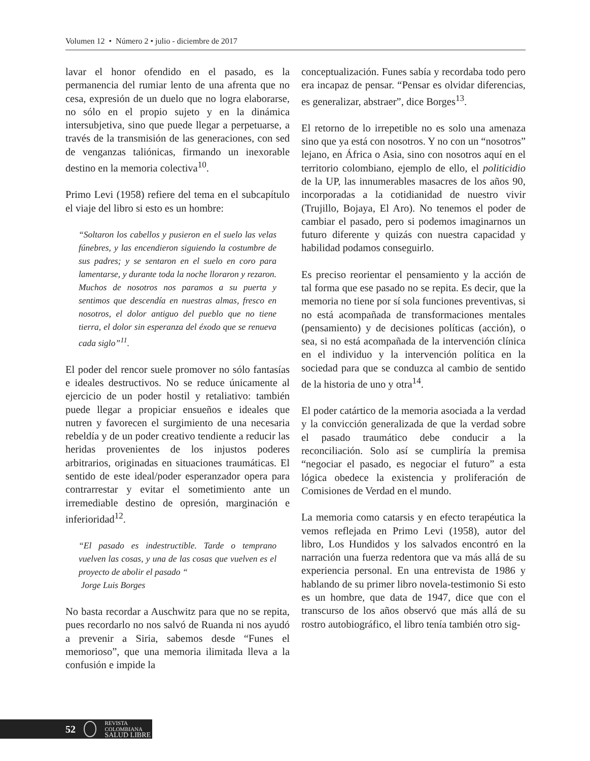Volumen 12 • Número 2 • julio - diciembre de 2017
lavar el honor ofendido en el pasado, es la permanencia del rumiar lento de una afrenta que no cesa, expresión de un duelo que no logra elaborarse, no sólo en el propio sujeto y en la dinámica intersubjetiva, sino que puede llegar a perpetuarse, a través de la transmisión de las generaciones, con sed de venganzas taliónicas, firmando un inexorable destino en la memoria colectiva<sup>10</sup>.
Primo Levi (1958) refiere del tema en el subcapítulo el viaje del libro si esto es un hombre:
“Soltaron los cabellos y pusieron en el suelo las velas fúnebres, y las encendieron siguiendo la costumbre de sus padres; y se sentaron en el suelo en coro para lamentarse, y durante toda la noche lloraron y rezaron. Muchos de nosotros nos paramos a su puerta y sentimos que descendía en nuestras almas, fresco en nosotros, el dolor antiguo del pueblo que no tiene tierra, el dolor sin esperanza del éxodo que se renueva cada siglo”<sup>11</sup>.
El poder del rencor suele promover no sólo fantasías e ideales destructivos. No se reduce únicamente al ejercicio de un poder hostil y retaliativo: también puede llegar a propiciar ensueños e ideales que nutren y favorecen el surgimiento de una necesaria rebeldía y de un poder creativo tendiente a reducir las heridas provenientes de los injustos poderes arbitrarios, originadas en situaciones traumáticas. El sentido de este ideal/poder esperanzador opera para contrarrestar y evitar el sometimiento ante un irremediable destino de opresión, marginación e inferioridad<sup>12</sup>.
“El pasado es indestructible. Tarde o temprano vuelven las cosas, y una de las cosas que vuelven es el proyecto de abolir el pasado “
Jorge Luis Borges
No basta recordar a Auschwitz para que no se repita, pues recordarlo no nos salvó de Ruanda ni nos ayudó a prevenir a Siria, sabemos desde “Funes el memorioso”, que una memoria ilimitada lleva a la confusión e impide la
conceptualización. Funes sabía y recordaba todo pero era incapaz de pensar. “Pensar es olvidar diferencias, es generalizar, abstraer”, dice Borges<sup>13</sup>.
El retorno de lo irrepetible no es solo una amenaza sino que ya está con nosotros. Y no con un “nosotros” lejano, en África o Asia, sino con nosotros aquí en el territorio colombiano, ejemplo de ello, el politicidio de la UP, las innumerables masacres de los años 90, incorporadas a la cotidianidad de nuestro vivir (Trujillo, Bojaya, El Aro). No tenemos el poder de cambiar el pasado, pero si podemos imaginarnos un futuro diferente y quizás con nuestra capacidad y habilidad podamos conseguirlo.
Es preciso reorientar el pensamiento y la acción de tal forma que ese pasado no se repita. Es decir, que la memoria no tiene por sí sola funciones preventivas, si no está acompañada de transformaciones mentales (pensamiento) y de decisiones políticas (acción), o sea, si no está acompañada de la intervención clínica en el individuo y la intervención política en la sociedad para que se conduzca al cambio de sentido de la historia de uno y otra<sup>14</sup>.
El poder catártico de la memoria asociada a la verdad y la convicción generalizada de que la verdad sobre el pasado traumático debe conducir a la reconciliación. Solo así se cumpliría la premisa “negociar el pasado, es negociar el futuro” a esta lógica obedece la existencia y proliferación de Comisiones de Verdad en el mundo.
La memoria como catarsis y en efecto terapéutica la vemos reflejada en Primo Levi (1958), autor del libro, Los Hundidos y los salvados encontró en la narración una fuerza redentora que va más allá de su experiencia personal. En una entrevista de 1986 y hablando de su primer libro novela-testimonio Si esto es un hombre, que data de 1947, dice que con el transcurso de los años observó que más allá de su rostro autobiográfico, el libro tenía también otro sig-
52 REVISTA COLOMBIANA
SALUD LIBRE